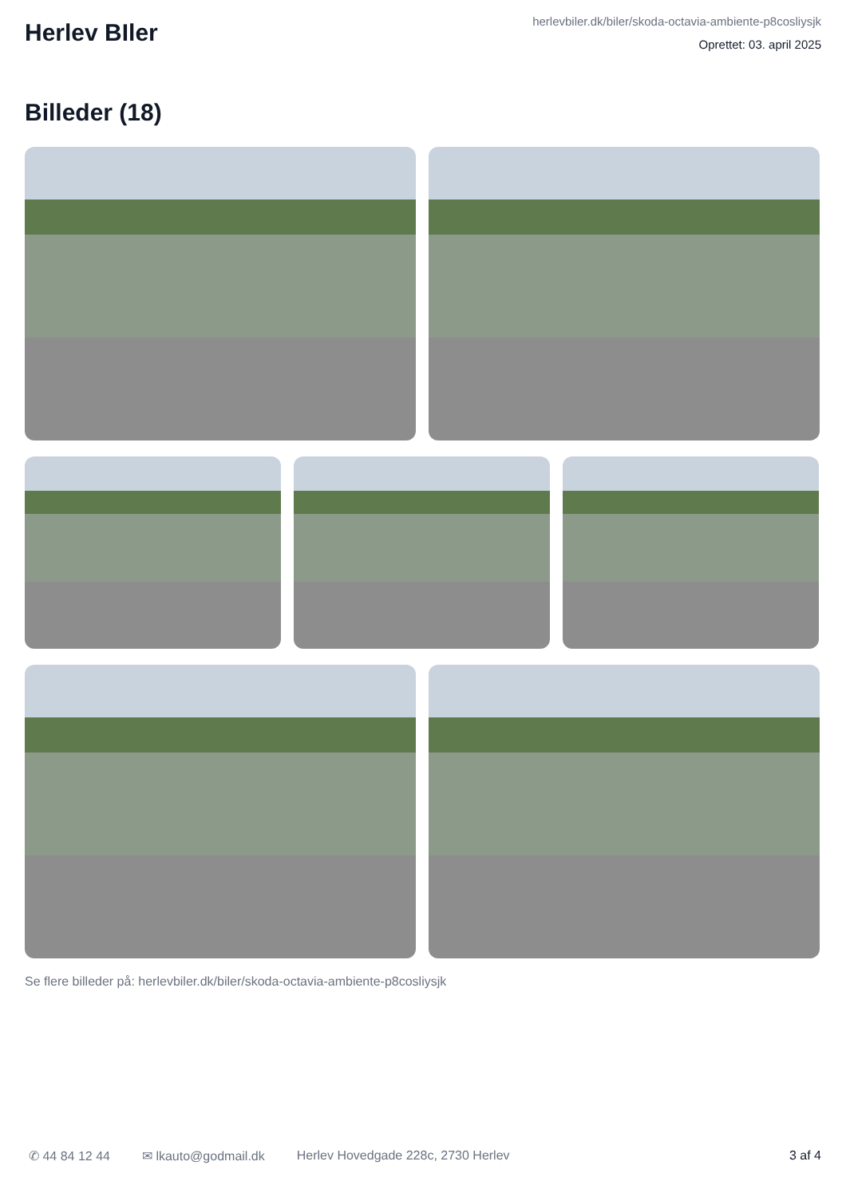Herlev BIler
herlevbiler.dk/biler/skoda-octavia-ambiente-p8cosliysjk
Oprettet: 03. april 2025
Billeder (18)
Se flere billeder på: herlevbiler.dk/biler/skoda-octavia-ambiente-p8cosliysjk
✆ 44 84 12 44 ✉ lkauto@godmail.dk Herlev Hovedgade 228c, 2730 Herlev 3 af 4